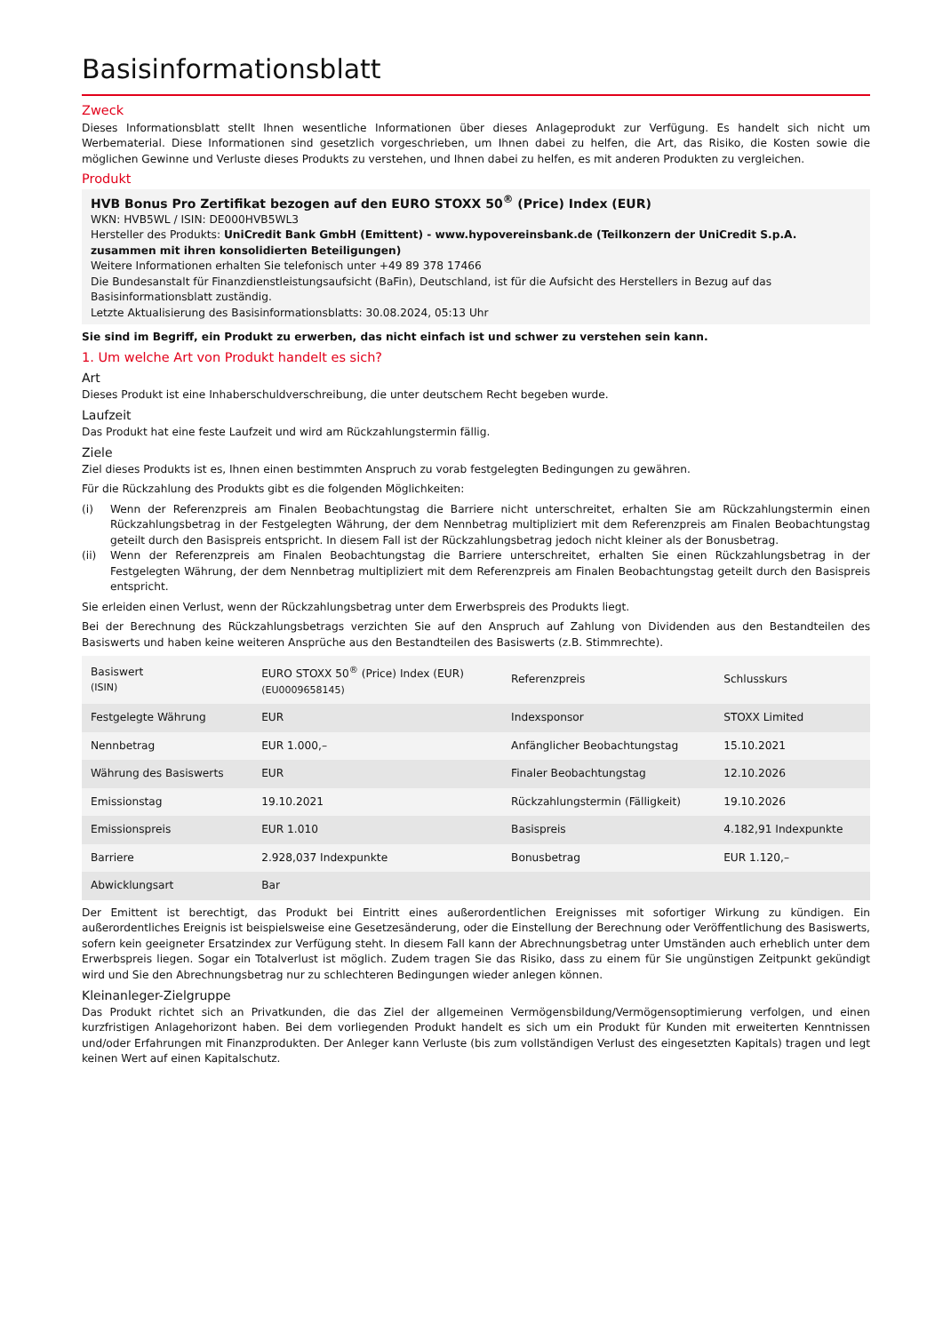Basisinformationsblatt
Zweck
Dieses Informationsblatt stellt Ihnen wesentliche Informationen über dieses Anlageprodukt zur Verfügung. Es handelt sich nicht um Werbematerial. Diese Informationen sind gesetzlich vorgeschrieben, um Ihnen dabei zu helfen, die Art, das Risiko, die Kosten sowie die möglichen Gewinne und Verluste dieses Produkts zu verstehen, und Ihnen dabei zu helfen, es mit anderen Produkten zu vergleichen.
Produkt
HVB Bonus Pro Zertifikat bezogen auf den EURO STOXX 50<sup>®</sup> (Price) Index (EUR)
WKN: HVB5WL / ISIN: DE000HVB5WL3
Hersteller des Produkts: UniCredit Bank GmbH (Emittent) - www.hypovereinsbank.de (Teilkonzern der UniCredit S.p.A. zusammen mit ihren konsolidierten Beteiligungen)
Weitere Informationen erhalten Sie telefonisch unter +49 89 378 17466
Die Bundesanstalt für Finanzdienstleistungsaufsicht (BaFin), Deutschland, ist für die Aufsicht des Herstellers in Bezug auf das Basisinformationsblatt zuständig.
Letzte Aktualisierung des Basisinformationsblatts: 30.08.2024, 05:13 Uhr
Sie sind im Begriff, ein Produkt zu erwerben, das nicht einfach ist und schwer zu verstehen sein kann.
1. Um welche Art von Produkt handelt es sich?
Art
Dieses Produkt ist eine Inhaberschuldverschreibung, die unter deutschem Recht begeben wurde.
Laufzeit
Das Produkt hat eine feste Laufzeit und wird am Rückzahlungstermin fällig.
Ziele
Ziel dieses Produkts ist es, Ihnen einen bestimmten Anspruch zu vorab festgelegten Bedingungen zu gewähren.
Für die Rückzahlung des Produkts gibt es die folgenden Möglichkeiten:
(i) Wenn der Referenzpreis am Finalen Beobachtungstag die Barriere nicht unterschreitet, erhalten Sie am Rückzahlungstermin einen Rückzahlungsbetrag in der Festgelegten Währung, der dem Nennbetrag multipliziert mit dem Referenzpreis am Finalen Beobachtungstag geteilt durch den Basispreis entspricht. In diesem Fall ist der Rückzahlungsbetrag jedoch nicht kleiner als der Bonusbetrag.
(ii) Wenn der Referenzpreis am Finalen Beobachtungstag die Barriere unterschreitet, erhalten Sie einen Rückzahlungsbetrag in der Festgelegten Währung, der dem Nennbetrag multipliziert mit dem Referenzpreis am Finalen Beobachtungstag geteilt durch den Basispreis entspricht.
Sie erleiden einen Verlust, wenn der Rückzahlungsbetrag unter dem Erwerbspreis des Produkts liegt.
Bei der Berechnung des Rückzahlungsbetrags verzichten Sie auf den Anspruch auf Zahlung von Dividenden aus den Bestandteilen des Basiswerts und haben keine weiteren Ansprüche aus den Bestandteilen des Basiswerts (z.B. Stimmrechte).
| Basiswert (ISIN) | EURO STOXX 50<sup>®</sup> (Price) Index (EUR) (EU0009658145) | Referenzpreis | Schlusskurs |
| Festgelegte Währung | EUR | Indexsponsor | STOXX Limited |
| Nennbetrag | EUR 1.000,– | Anfänglicher Beobachtungstag | 15.10.2021 |
| Währung des Basiswerts | EUR | Finaler Beobachtungstag | 12.10.2026 |
| Emissionstag | 19.10.2021 | Rückzahlungstermin (Fälligkeit) | 19.10.2026 |
| Emissionspreis | EUR 1.010 | Basispreis | 4.182,91 Indexpunkte |
| Barriere | 2.928,037 Indexpunkte | Bonusbetrag | EUR 1.120,– |
| Abwicklungsart | Bar | | |
Der Emittent ist berechtigt, das Produkt bei Eintritt eines außerordentlichen Ereignisses mit sofortiger Wirkung zu kündigen. Ein außerordentliches Ereignis ist beispielsweise eine Gesetzesänderung, oder die Einstellung der Berechnung oder Veröffentlichung des Basiswerts, sofern kein geeigneter Ersatzindex zur Verfügung steht. In diesem Fall kann der Abrechnungsbetrag unter Umständen auch erheblich unter dem Erwerbspreis liegen. Sogar ein Totalverlust ist möglich. Zudem tragen Sie das Risiko, dass zu einem für Sie ungünstigen Zeitpunkt gekündigt wird und Sie den Abrechnungsbetrag nur zu schlechteren Bedingungen wieder anlegen können.
Kleinanleger-Zielgruppe
Das Produkt richtet sich an Privatkunden, die das Ziel der allgemeinen Vermögensbildung/Vermögensoptimierung verfolgen, und einen kurzfristigen Anlagehorizont haben. Bei dem vorliegenden Produkt handelt es sich um ein Produkt für Kunden mit erweiterten Kenntnissen und/oder Erfahrungen mit Finanzprodukten. Der Anleger kann Verluste (bis zum vollständigen Verlust des eingesetzten Kapitals) tragen und legt keinen Wert auf einen Kapitalschutz.